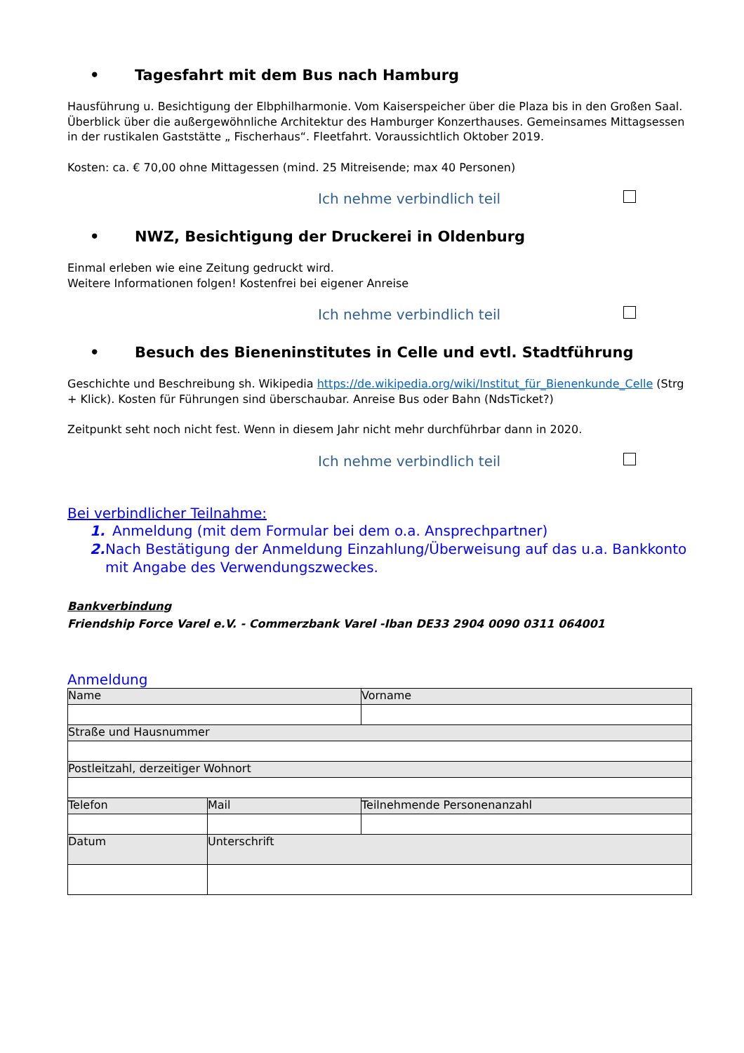• Tagesfahrt mit dem Bus nach Hamburg
Hausführung u. Besichtigung der Elbphilharmonie. Vom Kaiserspeicher über die Plaza bis in den Großen Saal. Überblick über die außergewöhnliche Architektur des Hamburger Konzerthauses. Gemeinsames Mittagsessen in der rustikalen Gaststätte „ Fischerhaus“. Fleetfahrt. Voraussichtlich Oktober 2019.
Kosten: ca. € 70,00 ohne Mittagessen (mind. 25 Mitreisende; max 40 Personen)
Ich nehme verbindlich teil
• NWZ, Besichtigung der Druckerei in Oldenburg
Einmal erleben wie eine Zeitung gedruckt wird.
Weitere Informationen folgen! Kostenfrei bei eigener Anreise
Ich nehme verbindlich teil
• Besuch des Bieneninstitutes in Celle und evtl. Stadtführung
Geschichte und Beschreibung sh. Wikipedia https://de.wikipedia.org/wiki/Institut_für_Bienenkunde_Celle (Strg + Klick). Kosten für Führungen sind überschaubar. Anreise Bus oder Bahn (NdsTicket?)
Zeitpunkt seht noch nicht fest. Wenn in diesem Jahr nicht mehr durchführbar dann in 2020.
Ich nehme verbindlich teil
Bei verbindlicher Teilnahme:
1. Anmeldung (mit dem Formular bei dem o.a. Ansprechpartner)
2. Nach Bestätigung der Anmeldung Einzahlung/Überweisung auf das u.a. Bankkonto mit Angabe des Verwendungszweckes.
Bankverbindung
Friendship Force Varel e.V. - Commerzbank Varel -Iban DE33 2904 0090 0311 064001
Anmeldung
| Name | | Vorname |
| Straße und Hausnummer | | |
| Postleitzahl, derzeitiger Wohnort | | |
| Telefon | Mail | Teilnehmende Personenanzahl |
| Datum | Unterschrift | |